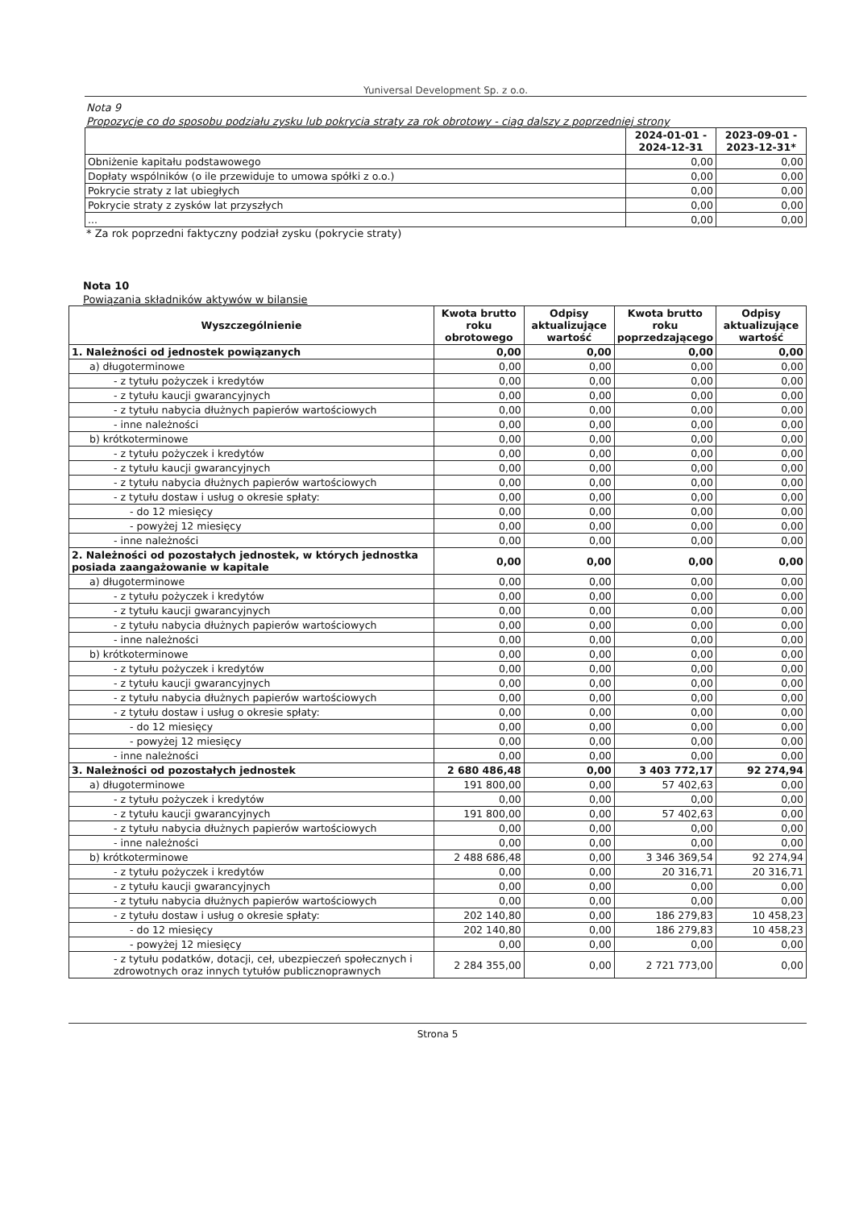Yuniversal Development Sp. z o.o.
Nota 9
Propozycje co do sposobu podziału zysku lub pokrycia straty za rok obrotowy - ciąg dalszy z poprzedniej strony
| | 2024-01-01 - 2024-12-31 | 2023-09-01 - 2023-12-31* |
| --- | --- | --- |
| Obniżenie kapitału podstawowego | 0,00 | 0,00 |
| Dopłaty wspólników (o ile przewiduje to umowa spółki z o.o.) | 0,00 | 0,00 |
| Pokrycie straty z lat ubiegłych | 0,00 | 0,00 |
| Pokrycie straty z zysków lat przyszłych | 0,00 | 0,00 |
| ... | 0,00 | 0,00 |
* Za rok poprzedni faktyczny podział zysku (pokrycie straty)
Nota 10
Powiązania składników aktywów w bilansie
| Wyszczególnienie | Kwota brutto roku obrotowego | Odpisy aktualizujące wartość | Kwota brutto roku poprzedzającego | Odpisy aktualizujące wartość |
| --- | --- | --- | --- | --- |
| 1. Należności od jednostek powiązanych | 0,00 | 0,00 | 0,00 | 0,00 |
| a) długoterminowe | 0,00 | 0,00 | 0,00 | 0,00 |
| - z tytułu pożyczek i kredytów | 0,00 | 0,00 | 0,00 | 0,00 |
| - z tytułu kaucji gwarancyjnych | 0,00 | 0,00 | 0,00 | 0,00 |
| - z tytułu nabycia dłużnych papierów wartościowych | 0,00 | 0,00 | 0,00 | 0,00 |
| - inne należności | 0,00 | 0,00 | 0,00 | 0,00 |
| b) krótkoterminowe | 0,00 | 0,00 | 0,00 | 0,00 |
| - z tytułu pożyczek i kredytów | 0,00 | 0,00 | 0,00 | 0,00 |
| - z tytułu kaucji gwarancyjnych | 0,00 | 0,00 | 0,00 | 0,00 |
| - z tytułu nabycia dłużnych papierów wartościowych | 0,00 | 0,00 | 0,00 | 0,00 |
| - z tytułu dostaw i usług o okresie spłaty: | 0,00 | 0,00 | 0,00 | 0,00 |
| - do 12 miesięcy | 0,00 | 0,00 | 0,00 | 0,00 |
| - powyżej 12 miesięcy | 0,00 | 0,00 | 0,00 | 0,00 |
| - inne należności | 0,00 | 0,00 | 0,00 | 0,00 |
| 2. Należności od pozostałych jednostek, w których jednostka posiada zaangażowanie w kapitale | 0,00 | 0,00 | 0,00 | 0,00 |
| a) długoterminowe | 0,00 | 0,00 | 0,00 | 0,00 |
| - z tytułu pożyczek i kredytów | 0,00 | 0,00 | 0,00 | 0,00 |
| - z tytułu kaucji gwarancyjnych | 0,00 | 0,00 | 0,00 | 0,00 |
| - z tytułu nabycia dłużnych papierów wartościowych | 0,00 | 0,00 | 0,00 | 0,00 |
| - inne należności | 0,00 | 0,00 | 0,00 | 0,00 |
| b) krótkoterminowe | 0,00 | 0,00 | 0,00 | 0,00 |
| - z tytułu pożyczek i kredytów | 0,00 | 0,00 | 0,00 | 0,00 |
| - z tytułu kaucji gwarancyjnych | 0,00 | 0,00 | 0,00 | 0,00 |
| - z tytułu nabycia dłużnych papierów wartościowych | 0,00 | 0,00 | 0,00 | 0,00 |
| - z tytułu dostaw i usług o okresie spłaty: | 0,00 | 0,00 | 0,00 | 0,00 |
| - do 12 miesięcy | 0,00 | 0,00 | 0,00 | 0,00 |
| - powyżej 12 miesięcy | 0,00 | 0,00 | 0,00 | 0,00 |
| - inne należności | 0,00 | 0,00 | 0,00 | 0,00 |
| 3. Należności od pozostałych jednostek | 2 680 486,48 | 0,00 | 3 403 772,17 | 92 274,94 |
| a) długoterminowe | 191 800,00 | 0,00 | 57 402,63 | 0,00 |
| - z tytułu pożyczek i kredytów | 0,00 | 0,00 | 0,00 | 0,00 |
| - z tytułu kaucji gwarancyjnych | 191 800,00 | 0,00 | 57 402,63 | 0,00 |
| - z tytułu nabycia dłużnych papierów wartościowych | 0,00 | 0,00 | 0,00 | 0,00 |
| - inne należności | 0,00 | 0,00 | 0,00 | 0,00 |
| b) krótkoterminowe | 2 488 686,48 | 0,00 | 3 346 369,54 | 92 274,94 |
| - z tytułu pożyczek i kredytów | 0,00 | 0,00 | 20 316,71 | 20 316,71 |
| - z tytułu kaucji gwarancyjnych | 0,00 | 0,00 | 0,00 | 0,00 |
| - z tytułu nabycia dłużnych papierów wartościowych | 0,00 | 0,00 | 0,00 | 0,00 |
| - z tytułu dostaw i usług o okresie spłaty: | 202 140,80 | 0,00 | 186 279,83 | 10 458,23 |
| - do 12 miesięcy | 202 140,80 | 0,00 | 186 279,83 | 10 458,23 |
| - powyżej 12 miesięcy | 0,00 | 0,00 | 0,00 | 0,00 |
| - z tytułu podatków, dotacji, ceł, ubezpieczeń społecznych i zdrowotnych oraz innych tytułów publicznoprawnych | 2 284 355,00 | 0,00 | 2 721 773,00 | 0,00 |
Strona 5